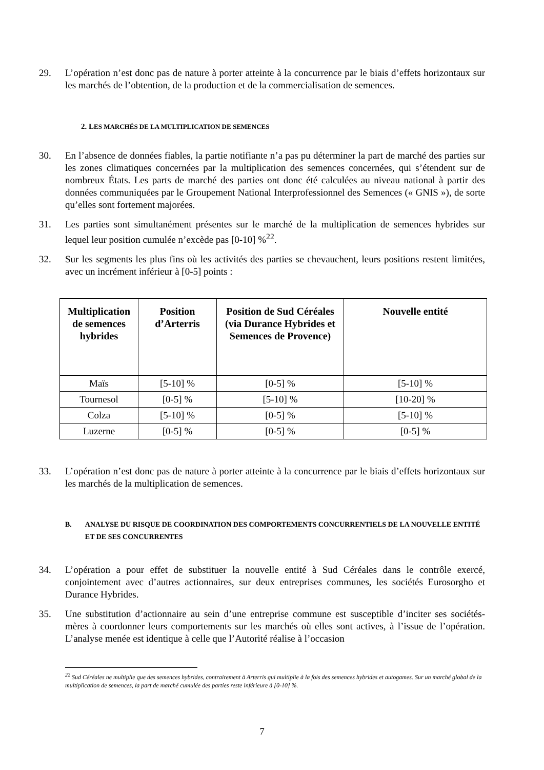29. L’opération n’est donc pas de nature à porter atteinte à la concurrence par le biais d’effets horizontaux sur les marchés de l’obtention, de la production et de la commercialisation de semences.
2. LES MARCHÉS DE LA MULTIPLICATION DE SEMENCES
30. En l’absence de données fiables, la partie notifiante n’a pas pu déterminer la part de marché des parties sur les zones climatiques concernées par la multiplication des semences concernées, qui s’étendent sur de nombreux États. Les parts de marché des parties ont donc été calculées au niveau national à partir des données communiquées par le Groupement National Interprofessionnel des Semences (« GNIS »), de sorte qu’elles sont fortement majorées.
31. Les parties sont simultanément présentes sur le marché de la multiplication de semences hybrides sur lequel leur position cumulée n’excède pas [0-10] %<sup>22</sup>.
32. Sur les segments les plus fins où les activités des parties se chevauchent, leurs positions restent limitées, avec un incrément inférieur à [0-5] points :
| Multiplication de semences hybrides | Position d’Arterris | Position de Sud Céréales (via Durance Hybrides et Semences de Provence) | Nouvelle entité |
| --- | --- | --- | --- |
| Maïs | [5-10] % | [0-5] % | [5-10] % |
| Tournesol | [0-5] % | [5-10] % | [10-20] % |
| Colza | [5-10] % | [0-5] % | [5-10] % |
| Luzerne | [0-5] % | [0-5] % | [0-5] % |
33. L’opération n’est donc pas de nature à porter atteinte à la concurrence par le biais d’effets horizontaux sur les marchés de la multiplication de semences.
B. ANALYSE DU RISQUE DE COORDINATION DES COMPORTEMENTS CONCURRENTIELS DE LA NOUVELLE ENTITÉ ET DE SES CONCURRENTES
34. L’opération a pour effet de substituer la nouvelle entité à Sud Céréales dans le contrôle exercé, conjointement avec d’autres actionnaires, sur deux entreprises communes, les sociétés Eurosorgho et Durance Hybrides.
35. Une substitution d’actionnaire au sein d’une entreprise commune est susceptible d’inciter ses sociétés-mères à coordonner leurs comportements sur les marchés où elles sont actives, à l’issue de l’opération. L’analyse menée est identique à celle que l’Autorité réalise à l’occasion
<sup>22</sup> Sud Céréales ne multiplie que des semences hybrides, contrairement à Arterris qui multiplie à la fois des semences hybrides et autogames. Sur un marché global de la multiplication de semences, la part de marché cumulée des parties reste inférieure à [0-10] %.
7